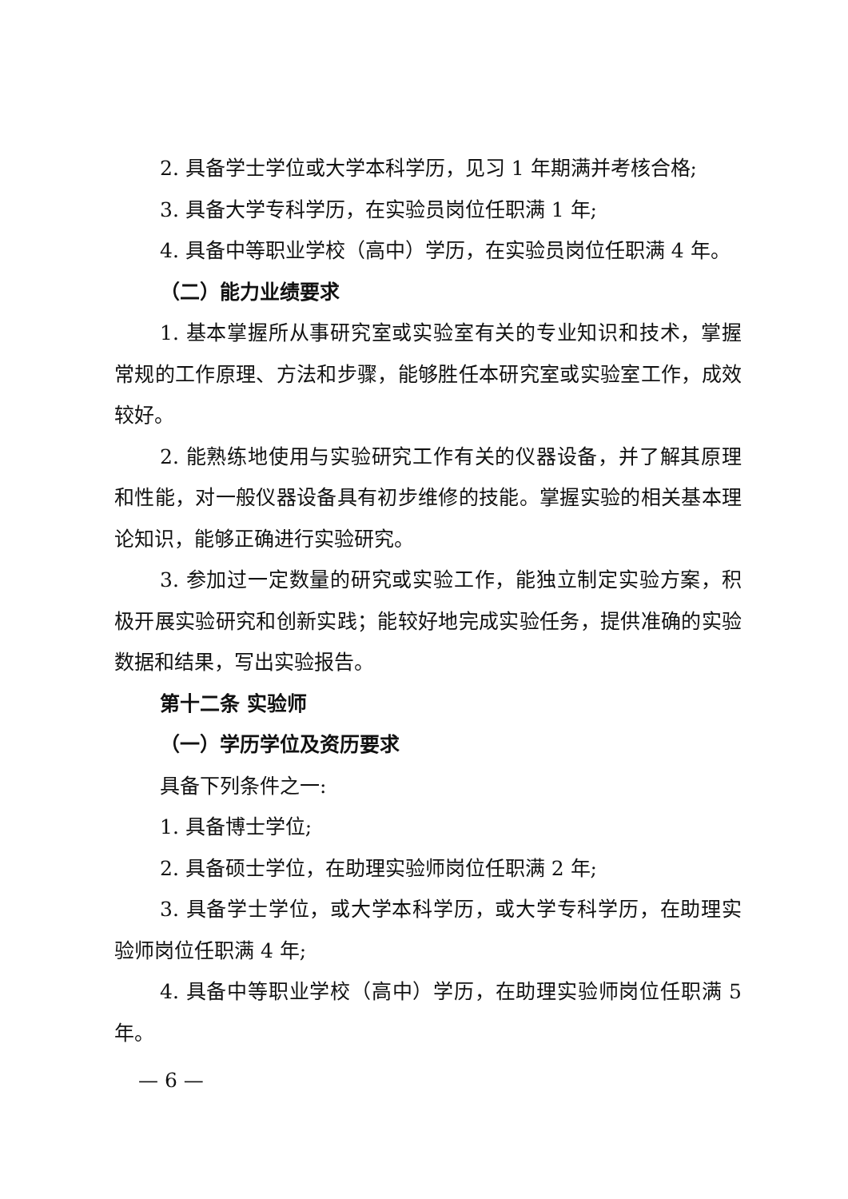2. 具备学士学位或大学本科学历，见习 1 年期满并考核合格;
3. 具备大学专科学历，在实验员岗位任职满 1 年;
4. 具备中等职业学校（高中）学历，在实验员岗位任职满 4 年。
（二）能力业绩要求
1. 基本掌握所从事研究室或实验室有关的专业知识和技术，掌握常规的工作原理、方法和步骤，能够胜任本研究室或实验室工作，成效较好。
2. 能熟练地使用与实验研究工作有关的仪器设备，并了解其原理和性能，对一般仪器设备具有初步维修的技能。掌握实验的相关基本理论知识，能够正确进行实验研究。
3. 参加过一定数量的研究或实验工作，能独立制定实验方案，积极开展实验研究和创新实践；能较好地完成实验任务，提供准确的实验数据和结果，写出实验报告。
第十二条 实验师
（一）学历学位及资历要求
具备下列条件之一:
1. 具备博士学位;
2. 具备硕士学位，在助理实验师岗位任职满 2 年;
3. 具备学士学位，或大学本科学历，或大学专科学历，在助理实验师岗位任职满 4 年;
4. 具备中等职业学校（高中）学历，在助理实验师岗位任职满 5 年。
— 6 —